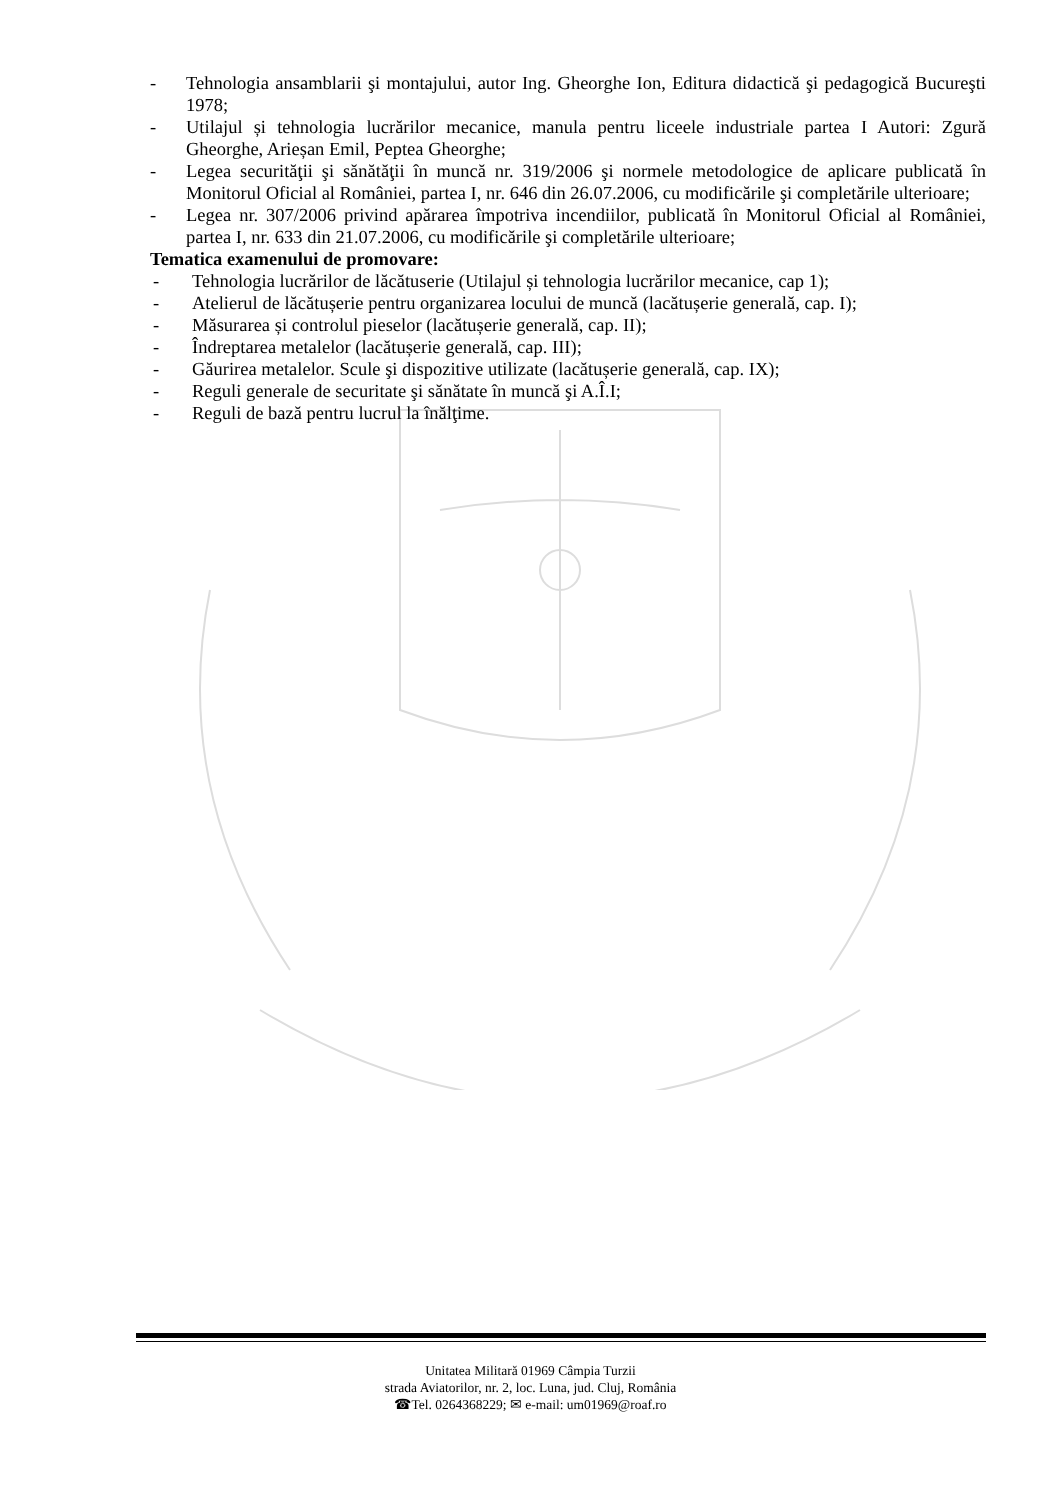- Tehnologia ansamblarii şi montajului, autor Ing. Gheorghe Ion, Editura didactică şi pedagogică Bucureşti 1978;
- Utilajul și tehnologia lucrărilor mecanice, manula pentru liceele industriale partea I Autori: Zgură Gheorghe, Arieșan Emil, Peptea Gheorghe;
- Legea securităţii şi sănătăţii în muncă nr. 319/2006 şi normele metodologice de aplicare publicată în Monitorul Oficial al României, partea I, nr. 646 din 26.07.2006, cu modificările şi completările ulterioare;
- Legea nr. 307/2006 privind apărarea împotriva incendiilor, publicată în Monitorul Oficial al României, partea I, nr. 633 din 21.07.2006, cu modificările şi completările ulterioare;
Tematica examenului de promovare:
- Tehnologia lucrărilor de lăcătuserie (Utilajul și tehnologia lucrărilor mecanice, cap 1);
- Atelierul de lăcătușerie pentru organizarea locului de muncă (lacătușerie generală, cap. I);
- Măsurarea și controlul pieselor (lacătușerie generală, cap. II);
- Îndreptarea metalelor (lacătușerie generală, cap. III);
- Găurirea metalelor. Scule şi dispozitive utilizate (lacătușerie generală, cap. IX);
- Reguli generale de securitate şi sănătate în muncă şi A.Î.I;
- Reguli de bază pentru lucrul la înălţime.
Unitatea Militară 01969 Câmpia Turzii
strada Aviatorilor, nr. 2, loc. Luna, jud. Cluj, România
☎Tel. 0264368229; ✉ e-mail: um01969@roaf.ro